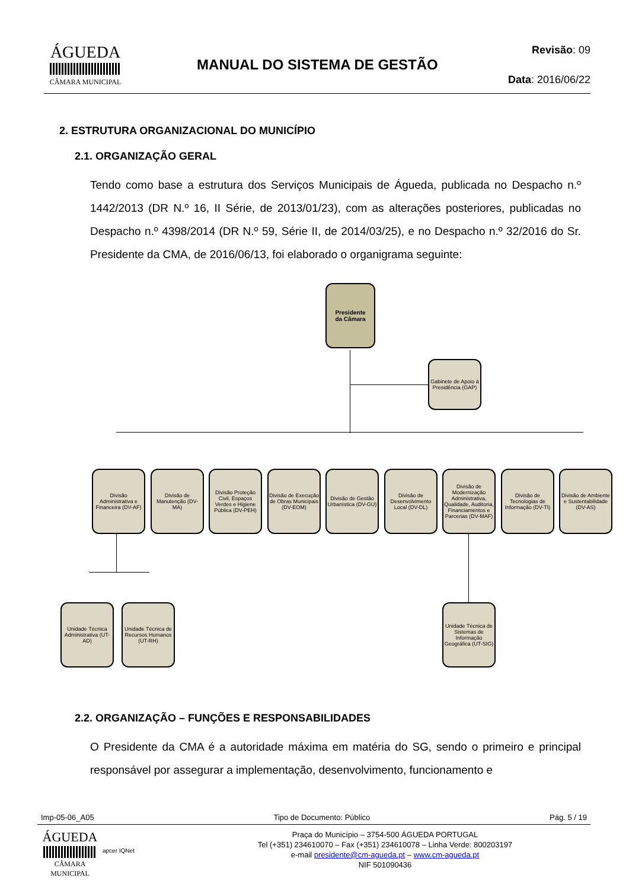ÁGUEDA
CÂMARA MUNICIPAL
MANUAL DO SISTEMA DE GESTÃO
Revisão: 09
Data: 2016/06/22
2. ESTRUTURA ORGANIZACIONAL DO MUNICÍPIO
2.1. ORGANIZAÇÃO GERAL
Tendo como base a estrutura dos Serviços Municipais de Águeda, publicada no Despacho n.º 1442/2013 (DR N.º 16, II Série, de 2013/01/23), com as alterações posteriores, publicadas no Despacho n.º 4398/2014 (DR N.º 59, Série II, de 2014/03/25), e no Despacho n.º 32/2016 do Sr. Presidente da CMA, de 2016/06/13, foi elaborado o organigrama seguinte:
Presidente
da Câmara
Gabinete de Apoio à Presidência (GAP)
Divisão Administrativa e Financeira (DV-AF)
Divisão de Manutenção (DV-MA)
Divisão Proteção Civil, Espaços Verdes e Higiene Pública (DV-PEH)
Divisão de Execução de Obras Municipais (DV-EOM)
Divisão de Gestão Urbanística (DV-GU)
Divisão de Desenvolvimento Local (DV-DL)
Divisão de Modernização Administrativa, Qualidade, Auditoria, Financiamentos e Parcerias (DV-MAF)
Divisão de Tecnologias de Informação (DV-TI)
Divisão de Ambiente e Sustentabilidade (DV-AS)
Unidade Técnica Administrativa (UT-AD)
Unidade Técnica de Recursos Humanos (UT-RH)
Unidade Técnica de Sistemas de Informação Geográfica (UT-SIG)
2.2. ORGANIZAÇÃO – FUNÇÕES E RESPONSABILIDADES
O Presidente da CMA é a autoridade máxima em matéria do SG, sendo o primeiro e principal responsável por assegurar a implementação, desenvolvimento, funcionamento e
Imp-05-06_A05 Tipo de Documento: Público Pág. 5 / 19
ÁGUEDA
CÂMARA MUNICIPAL
apcer IQNet
Praça do Município – 3754-500 ÁGUEDA PORTUGAL
Tel (+351) 234610070 – Fax (+351) 234610078 – Linha Verde: 800203197
e-mail presidente@cm-agueda.pt – www.cm-agueda.pt
NIF 501090436